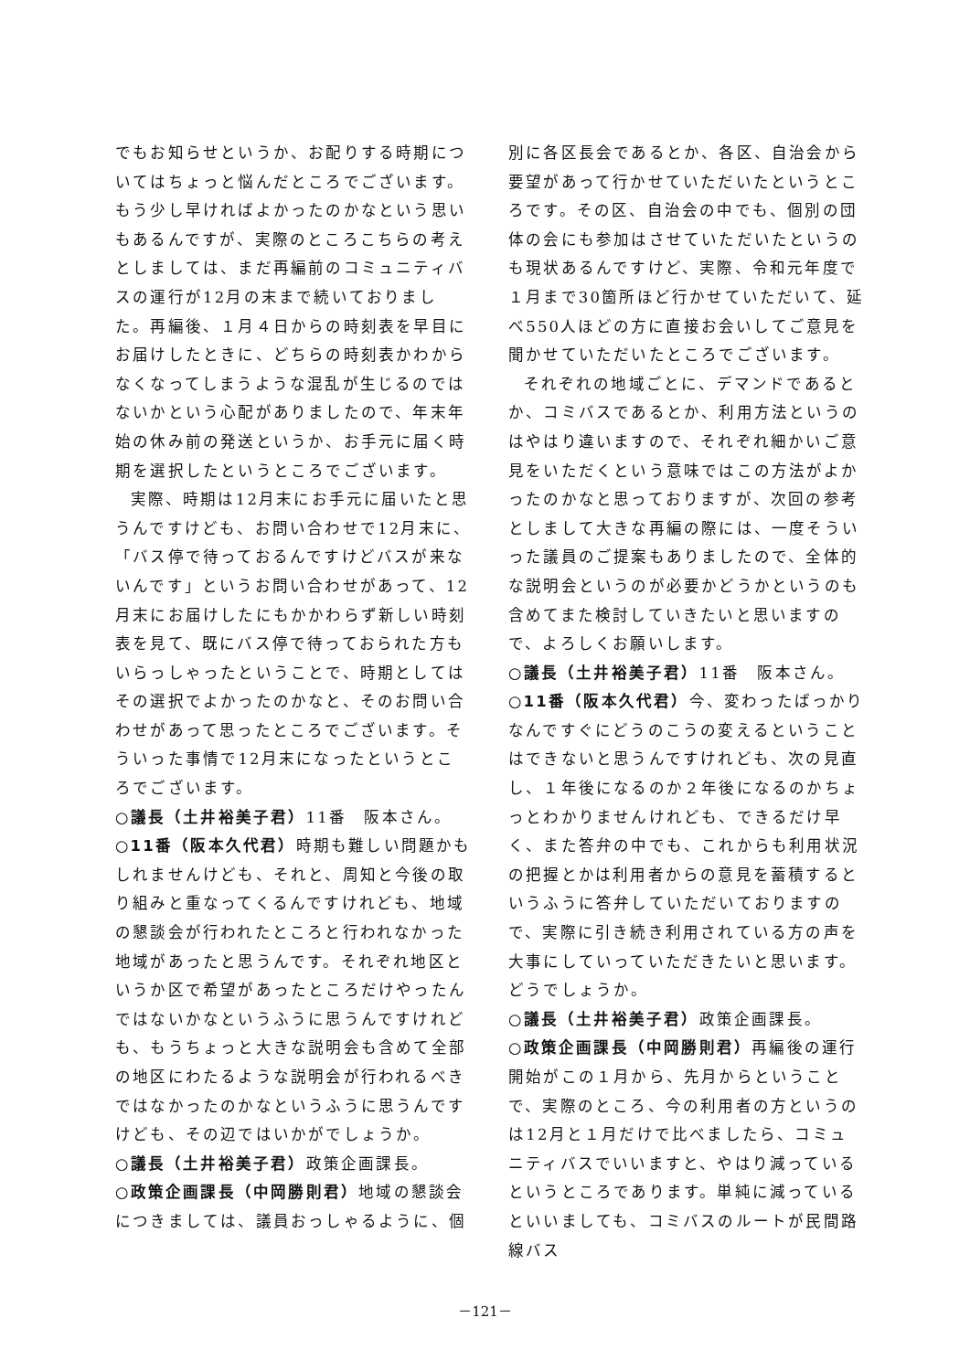でもお知らせというか、お配りする時期についてはちょっと悩んだところでございます。もう少し早ければよかったのかなという思いもあるんですが、実際のところこちらの考えとしましては、まだ再編前のコミュニティバスの運行が12月の末まで続いておりました。再編後、１月４日からの時刻表を早目にお届けしたときに、どちらの時刻表かわからなくなってしまうような混乱が生じるのではないかという心配がありましたので、年末年始の休み前の発送というか、お手元に届く時期を選択したというところでございます。
実際、時期は12月末にお手元に届いたと思うんですけども、お問い合わせで12月末に、「バス停で待っておるんですけどバスが来ないんです」というお問い合わせがあって、12月末にお届けしたにもかかわらず新しい時刻表を見て、既にバス停で待っておられた方もいらっしゃったということで、時期としてはその選択でよかったのかなと、そのお問い合わせがあって思ったところでございます。そういった事情で12月末になったというところでございます。
○議長（土井裕美子君）11番　阪本さん。
○11番（阪本久代君）時期も難しい問題かもしれませんけども、それと、周知と今後の取り組みと重なってくるんですけれども、地域の懇談会が行われたところと行われなかった地域があったと思うんです。それぞれ地区というか区で希望があったところだけやったんではないかなというふうに思うんですけれども、もうちょっと大きな説明会も含めて全部の地区にわたるような説明会が行われるべきではなかったのかなというふうに思うんですけども、その辺ではいかがでしょうか。
○議長（土井裕美子君）政策企画課長。
○政策企画課長（中岡勝則君）地域の懇談会につきましては、議員おっしゃるように、個
別に各区長会であるとか、各区、自治会から要望があって行かせていただいたというところです。その区、自治会の中でも、個別の団体の会にも参加はさせていただいたというのも現状あるんですけど、実際、令和元年度で１月まで30箇所ほど行かせていただいて、延べ550人ほどの方に直接お会いしてご意見を聞かせていただいたところでございます。
それぞれの地域ごとに、デマンドであるとか、コミバスであるとか、利用方法というのはやはり違いますので、それぞれ細かいご意見をいただくという意味ではこの方法がよかったのかなと思っておりますが、次回の参考としまして大きな再編の際には、一度そういった議員のご提案もありましたので、全体的な説明会というのが必要かどうかというのも含めてまた検討していきたいと思いますので、よろしくお願いします。
○議長（土井裕美子君）11番　阪本さん。
○11番（阪本久代君）今、変わったばっかりなんですぐにどうのこうの変えるということはできないと思うんですけれども、次の見直し、１年後になるのか２年後になるのかちょっとわかりませんけれども、できるだけ早く、また答弁の中でも、これからも利用状況の把握とかは利用者からの意見を蓄積するというふうに答弁していただいておりますので、実際に引き続き利用されている方の声を大事にしていっていただきたいと思います。どうでしょうか。
○議長（土井裕美子君）政策企画課長。
○政策企画課長（中岡勝則君）再編後の運行開始がこの１月から、先月からということで、実際のところ、今の利用者の方というのは12月と１月だけで比べましたら、コミュニティバスでいいますと、やはり減っているというところであります。単純に減っているといいましても、コミバスのルートが民間路線バス
－121－